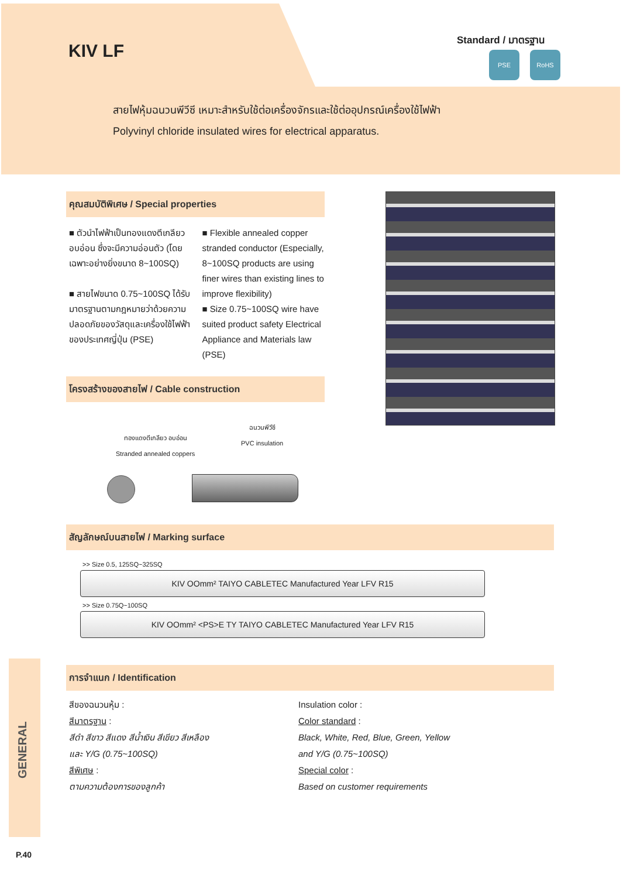KIV LF
Standard / มาตรฐาน
PSE RoHS
สายไฟหุ้มฉนวนพีวีซี เหมาะสำหรับใช้ต่อเครื่องจักรและใช้ต่ออุปกรณ์เครื่องใช้ไฟฟ้า
Polyvinyl chloride insulated wires for electrical apparatus.
คุณสมบัติพิเศษ / Special properties
■ ตัวนำไฟฟ้าเป็นทองแดงตีเกลียว อบอ่อน ซึ่งจะมีความอ่อนตัว (โดยเฉพาะอย่างยิ่งขนาด 8~100SQ)
■ สายไฟขนาด 0.75~100SQ ได้รับมาตรฐานตามกฎหมายว่าด้วยความปลอดภัยของวัสดุและเครื่องใช้ไฟฟ้าของประเทศญี่ปุ่น (PSE)
■ Flexible annealed copper stranded conductor (Especially, 8~100SQ products are using finer wires than existing lines to improve flexibility)
■ Size 0.75~100SQ wire have suited product safety Electrical Appliance and Materials law (PSE)
โครงสร้างของสายไฟ / Cable construction
ทองแดงตีเกลียว อบอ่อน
Stranded annealed coppers
ฉนวนพีวีซี
PVC insulation
สัญลักษณ์บนสายไฟ / Marking surface
>> Size 0.5, 125SQ~325SQ
KIV OOmm² TAIYO CABLETEC Manufactured Year LFV R15
>> Size 0.75Q~100SQ
KIV OOmm² <PS>E TY TAIYO CABLETEC Manufactured Year LFV R15
GENERAL
การจำแนก / Identification
สีของฉนวนหุ้ม :
สีมาตรฐาน :
สีดำ สีขาว สีแดง สีน้ำเงิน สีเขียว สีเหลือง
และ Y/G (0.75~100SQ)
สีพิเศษ :
ตามความต้องการของลูกค้า
Insulation color :
Color standard :
Black, White, Red, Blue, Green, Yellow
and Y/G (0.75~100SQ)
Special color :
Based on customer requirements
P.40